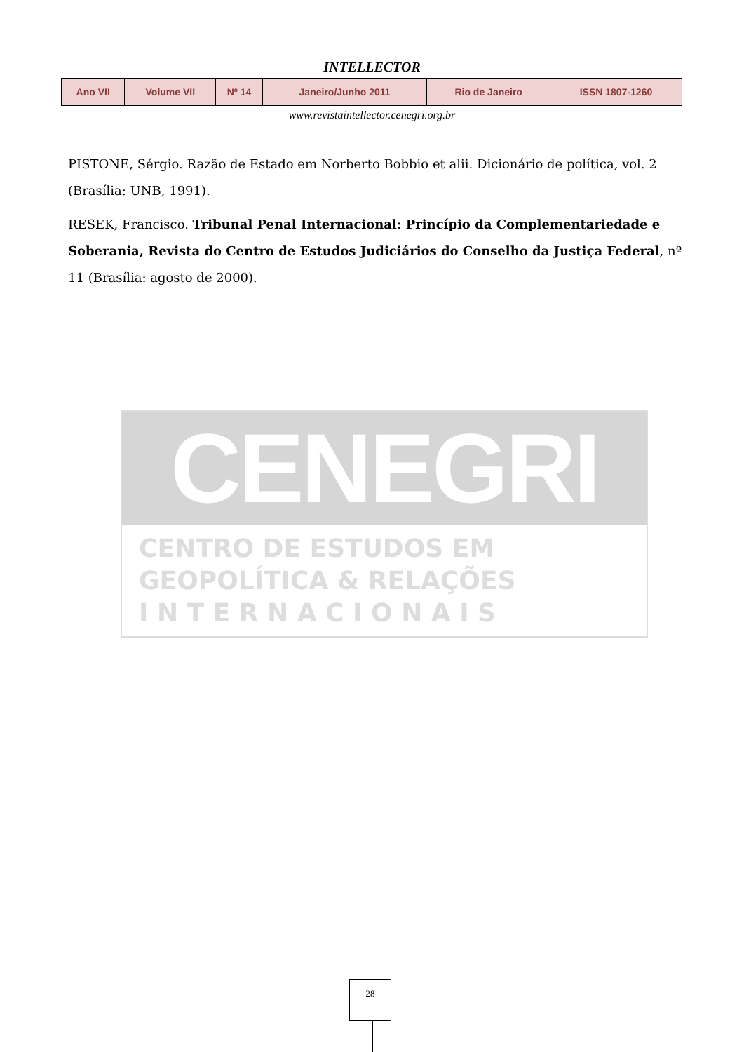INTELLECTOR
| Ano VII | Volume VII | Nº 14 | Janeiro/Junho 2011 | Rio de Janeiro | ISSN 1807-1260 |
www.revistaintellector.cenegri.org.br
PISTONE, Sérgio. Razão de Estado em Norberto Bobbio et alii. Dicionário de política, vol. 2 (Brasília: UNB, 1991).
RESEK, Francisco. Tribunal Penal Internacional: Princípio da Complementariedade e Soberania, Revista do Centro de Estudos Judiciários do Conselho da Justiça Federal, nº 11 (Brasília: agosto de 2000).
CENEGRI
CENTRO DE ESTUDOS EM
GEOPOLÍTICA & RELAÇÕES
I N T E R N A C I O N A I S
28